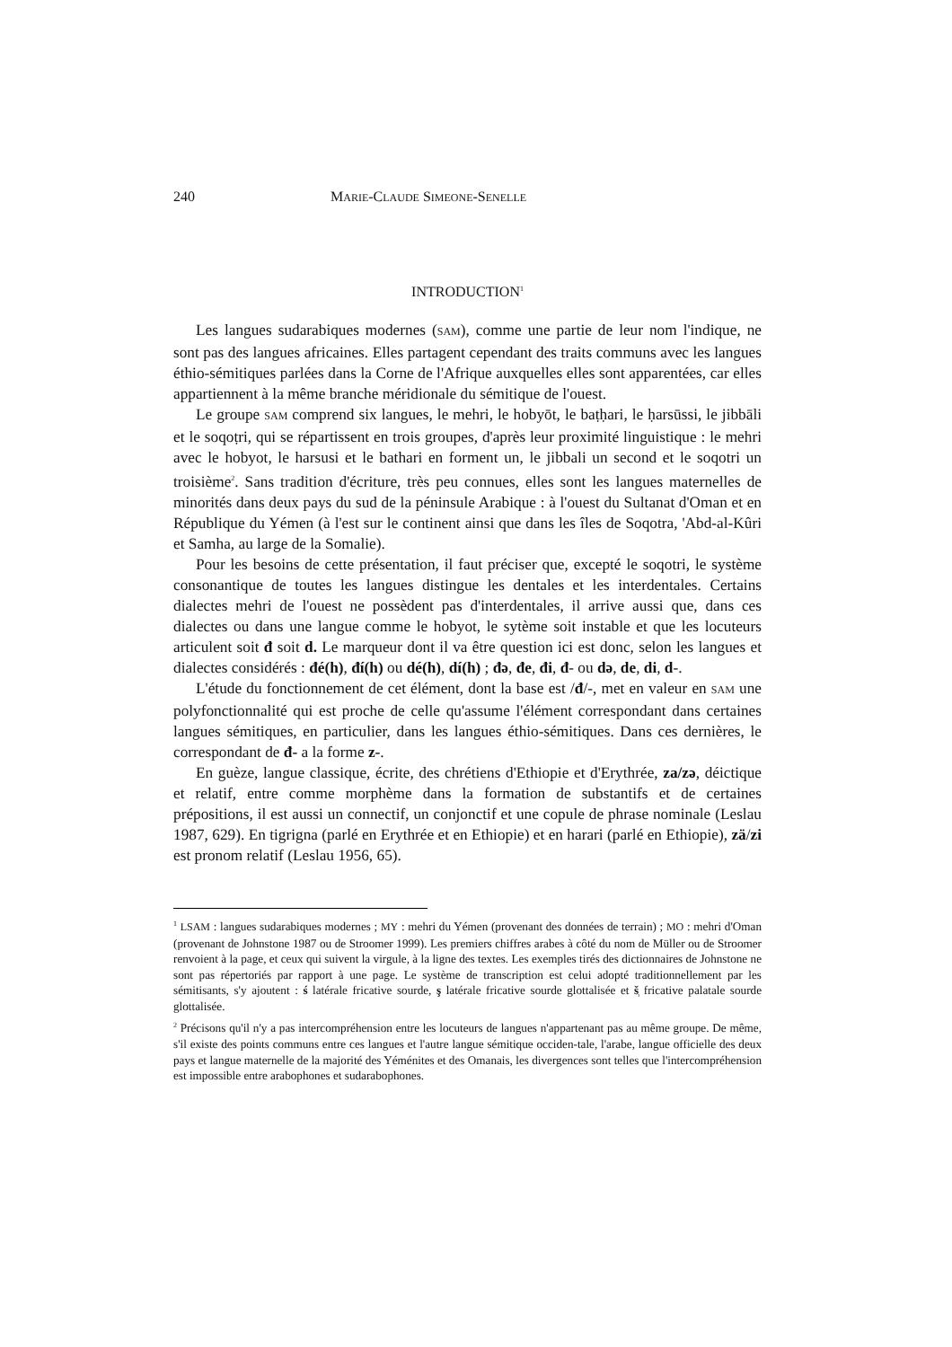240 MARIE-CLAUDE SIMEONE-SENELLE
INTRODUCTION<sup>1</sup>
Les langues sudarabiques modernes (SAM), comme une partie de leur nom l'indique, ne sont pas des langues africaines. Elles partagent cependant des traits communs avec les langues éthio-sémitiques parlées dans la Corne de l'Afrique auxquelles elles sont apparentées, car elles appartiennent à la même branche méridionale du sémitique de l'ouest.
Le groupe SAM comprend six langues, le mehri, le hobyōt, le baṭḥari, le ḥarsūssi, le jibbāli et le soqoṭri, qui se répartissent en trois groupes, d'après leur proximité linguistique : le mehri avec le hobyot, le harsusi et le bathari en forment un, le jibbali un second et le soqotri un troisième<sup>2</sup>. Sans tradition d'écriture, très peu connues, elles sont les langues maternelles de minorités dans deux pays du sud de la péninsule Arabique : à l'ouest du Sultanat d'Oman et en République du Yémen (à l'est sur le continent ainsi que dans les îles de Soqotra, 'Abd-al-Kûri et Samha, au large de la Somalie).
Pour les besoins de cette présentation, il faut préciser que, excepté le soqotri, le système consonantique de toutes les langues distingue les dentales et les interdentales. Certains dialectes mehri de l'ouest ne possèdent pas d'interdentales, il arrive aussi que, dans ces dialectes ou dans une langue comme le hobyot, le sytème soit instable et que les locuteurs articulent soit đ soit d. Le marqueur dont il va être question ici est donc, selon les langues et dialectes considérés : đé(h), đí(h) ou dé(h), dí(h) ; đə, đe, đi, đ- ou də, de, di, d-.
L'étude du fonctionnement de cet élément, dont la base est /đ/-, met en valeur en SAM une polyfonctionnalité qui est proche de celle qu'assume l'élément correspondant dans certaines langues sémitiques, en particulier, dans les langues éthio-sémitiques. Dans ces dernières, le correspondant de đ- a la forme z-.
En guèze, langue classique, écrite, des chrétiens d'Ethiopie et d'Erythrée, za/zə, déictique et relatif, entre comme morphème dans la formation de substantifs et de certaines prépositions, il est aussi un connectif, un conjonctif et une copule de phrase nominale (Leslau 1987, 629). En tigrigna (parlé en Erythrée et en Ethiopie) et en harari (parlé en Ethiopie), zä/zi est pronom relatif (Leslau 1956, 65).
<sup>1</sup> LSAM : langues sudarabiques modernes ; MY : mehri du Yémen (provenant des données de terrain) ; MO : mehri d'Oman (provenant de Johnstone 1987 ou de Stroomer 1999). Les premiers chiffres arabes à côté du nom de Müller ou de Stroomer renvoient à la page, et ceux qui suivent la virgule, à la ligne des textes. Les exemples tirés des dictionnaires de Johnstone ne sont pas répertoriés par rapport à une page. Le système de transcription est celui adopté traditionnellement par les sémitisants, s'y ajoutent : ś latérale fricative sourde, ş latérale fricative sourde glottalisée et š̹ fricative palatale sourde glottalisée.
<sup>2</sup> Précisons qu'il n'y a pas intercompréhension entre les locuteurs de langues n'appartenant pas au même groupe. De même, s'il existe des points communs entre ces langues et l'autre langue sémitique occiden-tale, l'arabe, langue officielle des deux pays et langue maternelle de la majorité des Yéménites et des Omanais, les divergences sont telles que l'intercompréhension est impossible entre arabophones et sudarabophones.